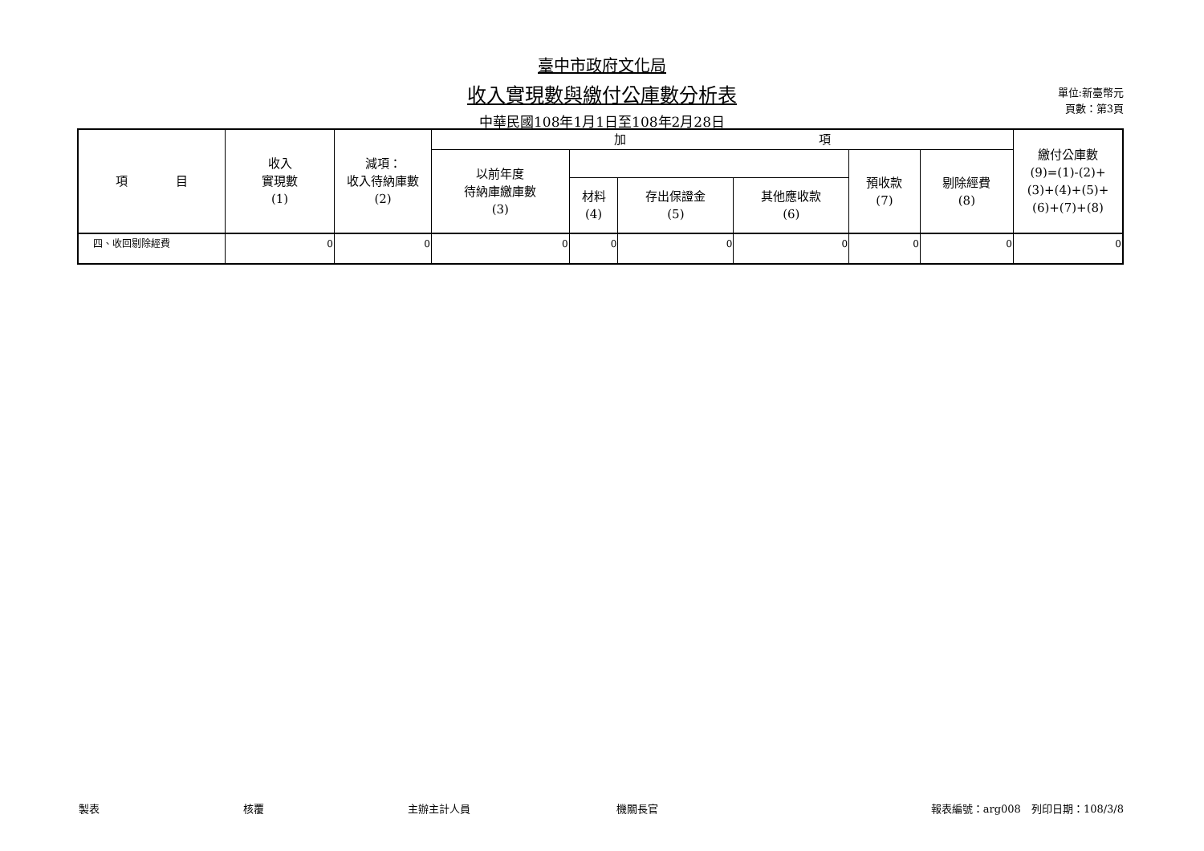臺中市政府文化局
收入實現數與繳付公庫數分析表
中華民國108年1月1日至108年2月28日
單位:新臺幣元
頁數：第3頁
| 項 目 | 收入 實現數 (1) | 減項： 收入待納庫數 (2) | 加 項 | | | | | | 繳付公庫數 (9)=(1)-(2)+ (3)+(4)+(5)+ (6)+(7)+(8) |
| --- | --- | --- | --- | --- | --- | --- | --- | --- | --- |
| | | | 以前年度 待納庫繳庫數 (3) | | | | 預收款 (7) | 剔除經費 (8) | |
| | | | | 材料 (4) | 存出保證金 (5) | 其他應收款 (6) | | | |
| 四、收回剔除經費 | 0 | 0 | 0 | 0 | 0 | 0 | 0 | 0 | 0 |
製表 核覆 主辦主計人員 機關長官 報表編號：arg008　列印日期：108/3/8